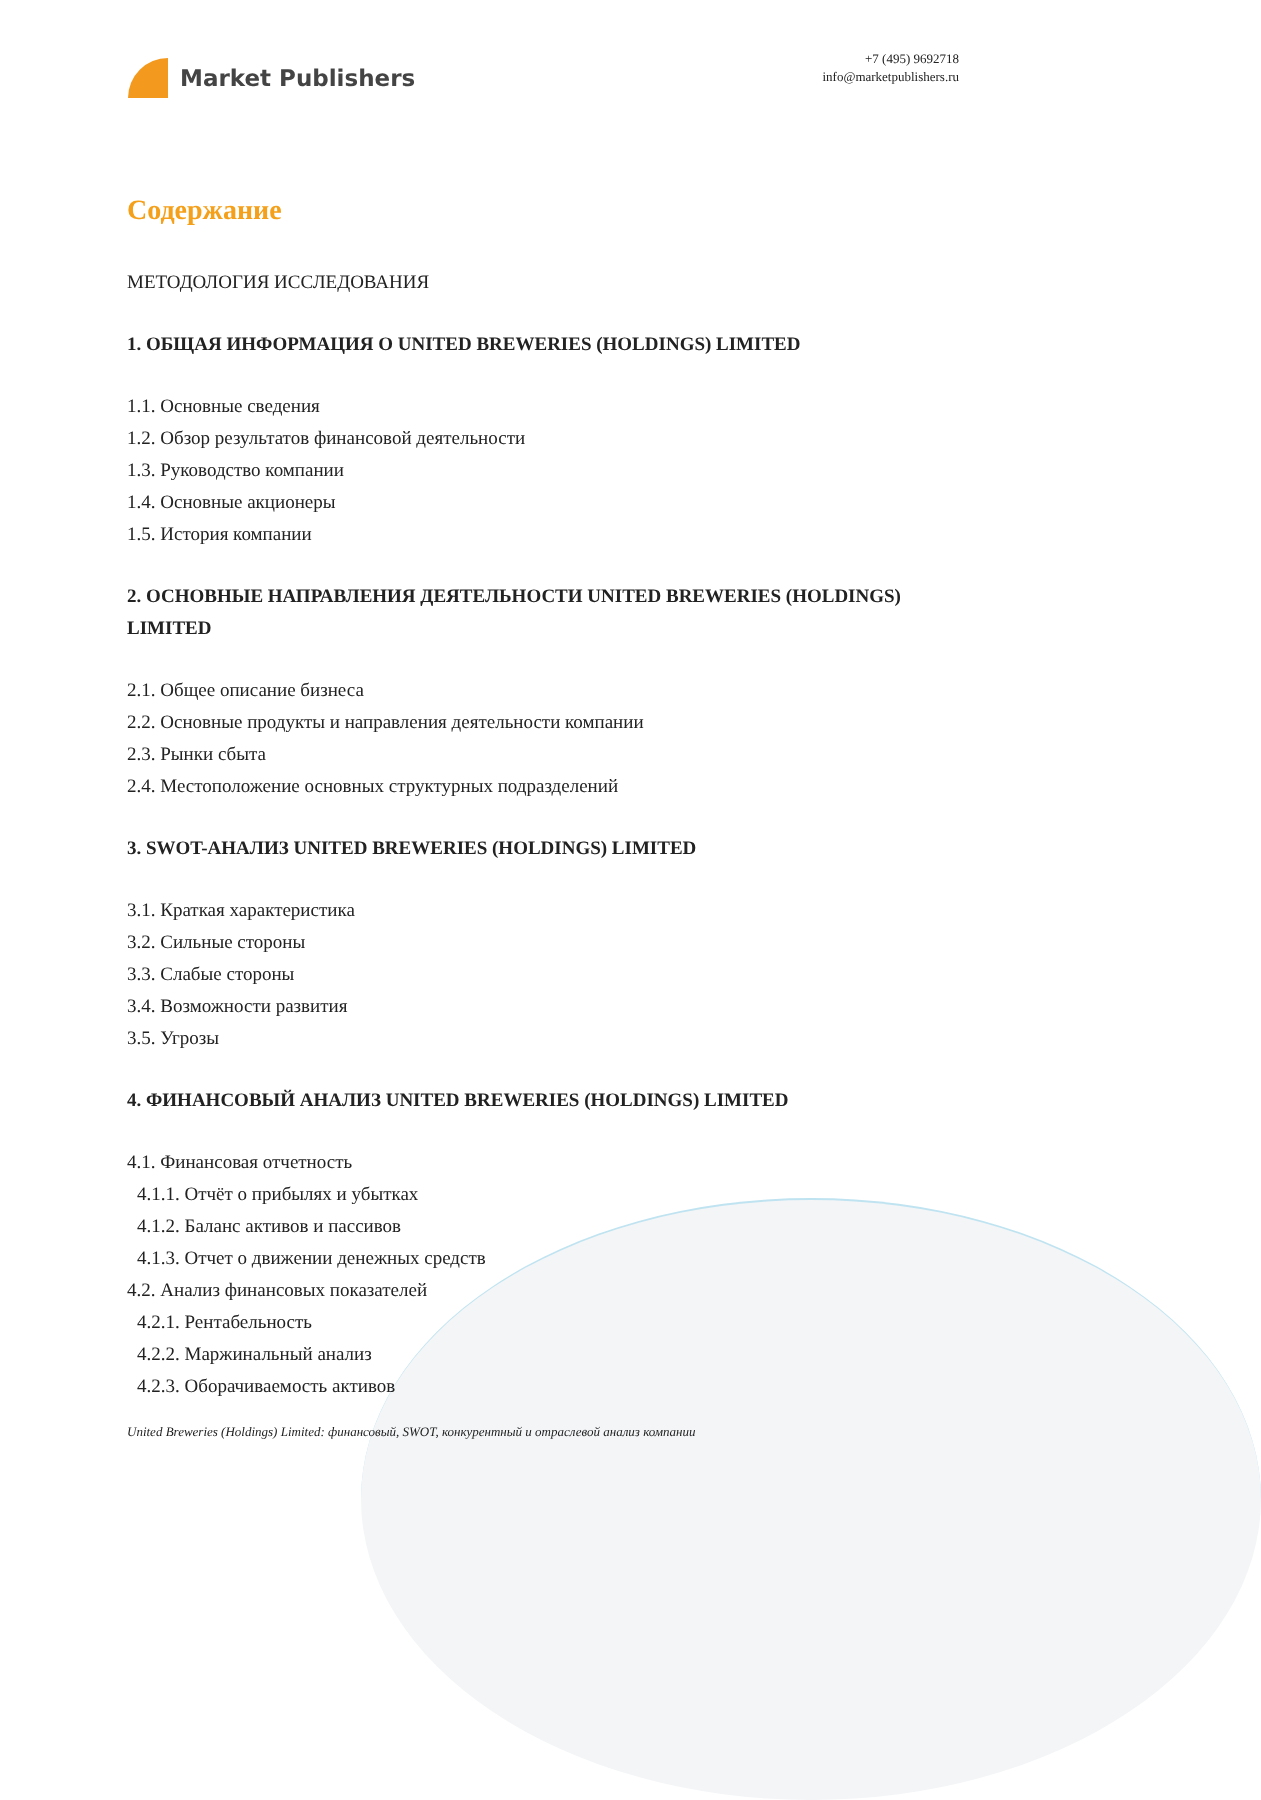Market Publishers
+7 (495) 9692718
info@marketpublishers.ru
Содержание
МЕТОДОЛОГИЯ ИССЛЕДОВАНИЯ
1. ОБЩАЯ ИНФОРМАЦИЯ О UNITED BREWERIES (HOLDINGS) LIMITED
1.1. Основные сведения
1.2. Обзор результатов финансовой деятельности
1.3. Руководство компании
1.4. Основные акционеры
1.5. История компании
2. ОСНОВНЫЕ НАПРАВЛЕНИЯ ДЕЯТЕЛЬНОСТИ UNITED BREWERIES (HOLDINGS) LIMITED
2.1. Общее описание бизнеса
2.2. Основные продукты и направления деятельности компании
2.3. Рынки сбыта
2.4. Местоположение основных структурных подразделений
3. SWOT-АНАЛИЗ UNITED BREWERIES (HOLDINGS) LIMITED
3.1. Краткая характеристика
3.2. Сильные стороны
3.3. Слабые стороны
3.4. Возможности развития
3.5. Угрозы
4. ФИНАНСОВЫЙ АНАЛИЗ UNITED BREWERIES (HOLDINGS) LIMITED
4.1. Финансовая отчетность
4.1.1. Отчёт о прибылях и убытках
4.1.2. Баланс активов и пассивов
4.1.3. Отчет о движении денежных средств
4.2. Анализ финансовых показателей
4.2.1. Рентабельность
4.2.2. Маржинальный анализ
4.2.3. Оборачиваемость активов
United Breweries (Holdings) Limited: финансовый, SWOT, конкурентный и отраслевой анализ компании